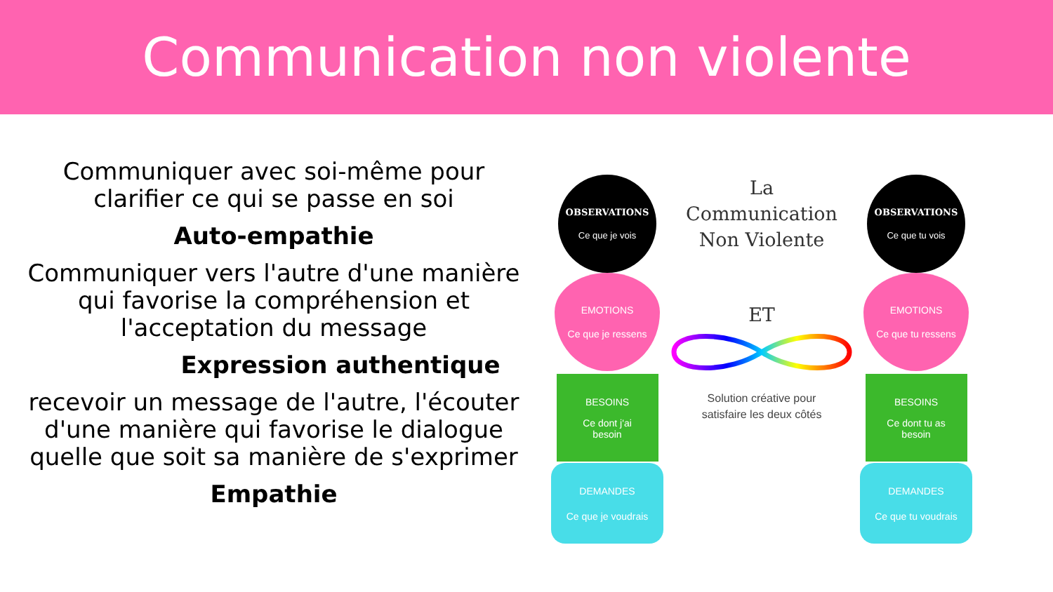Communication non violente
Communiquer avec soi-même pour
clarifier ce qui se passe en soi
Auto-empathie
Communiquer vers l'autre d'une manière
qui favorise la compréhension et
l'acceptation du message
Expression authentique
recevoir un message de l'autre, l'écouter
d'une manière qui favorise le dialogue
quelle que soit sa manière de s'exprimer
Empathie
OBSERVATIONS
Ce que je vois
EMOTIONS
Ce que je ressens
BESOINS
Ce dont j'ai
besoin
DEMANDES
Ce que je voudrais
La
Communication
Non Violente
ET
Solution créative pour
satisfaire les deux côtés
OBSERVATIONS
Ce que tu vois
EMOTIONS
Ce que tu ressens
BESOINS
Ce dont tu as
besoin
DEMANDES
Ce que tu voudrais